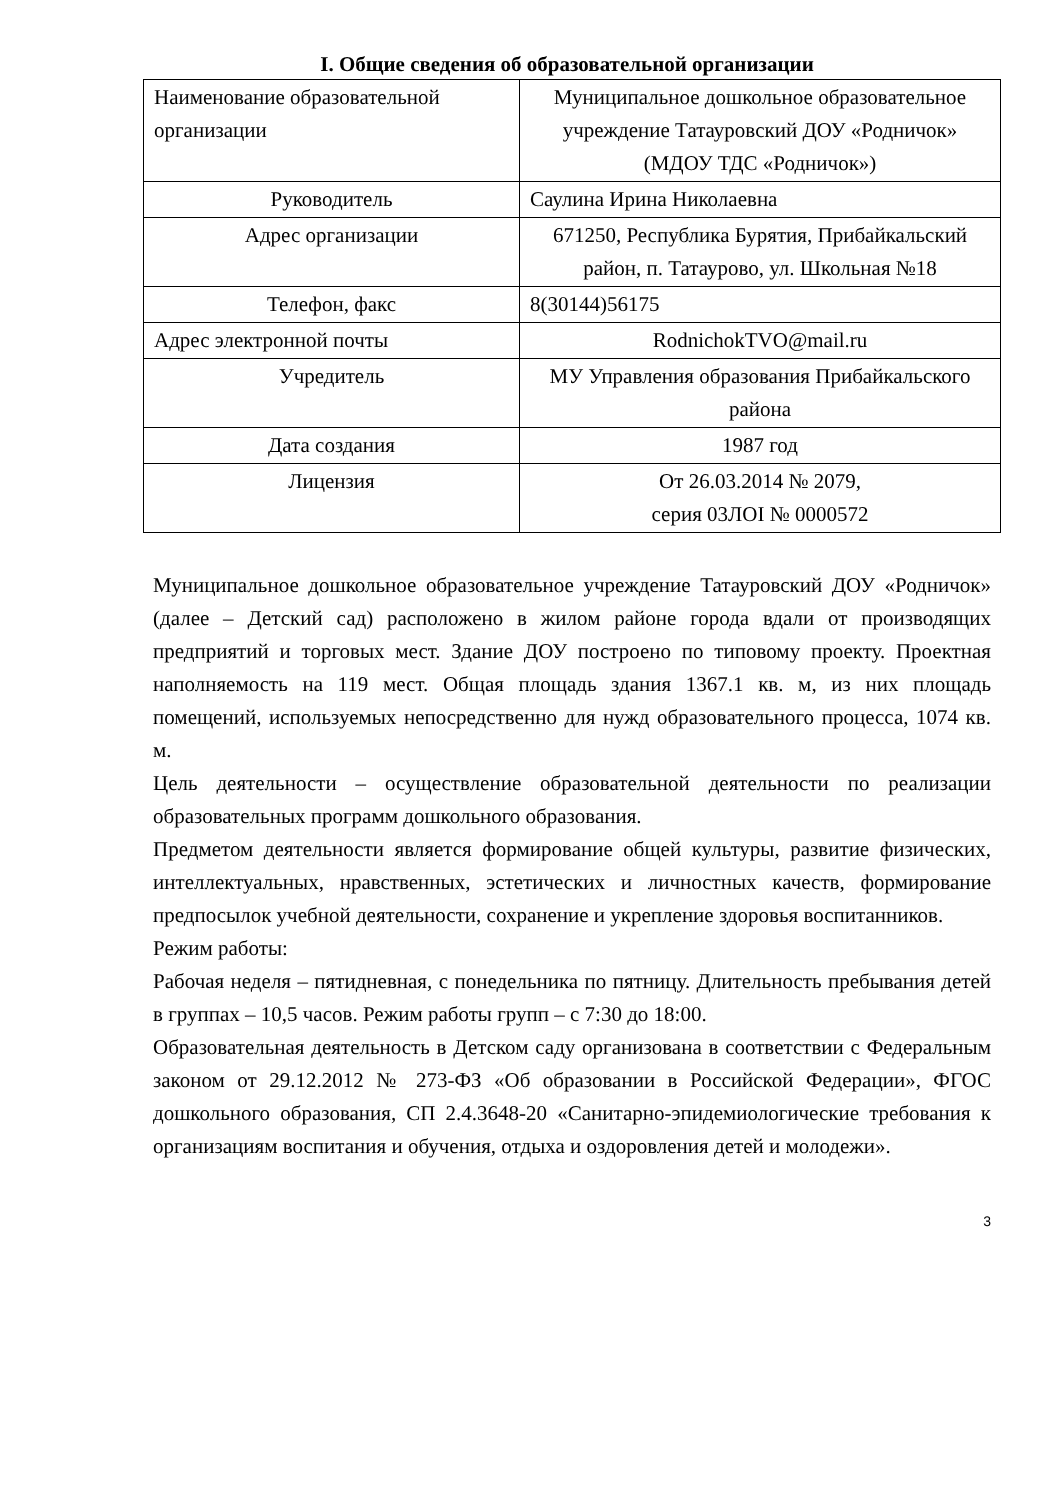I. Общие сведения об образовательной организации
| Наименование образовательной организации | Муниципальное дошкольное образовательное учреждение Татауровский ДОУ «Родничок» (МДОУ ТДС «Родничок») |
| Руководитель | Саулина Ирина Николаевна |
| Адрес организации | 671250, Республика Бурятия, Прибайкальский район, п. Татаурово, ул. Школьная №18 |
| Телефон, факс | 8(30144)56175 |
| Адрес электронной почты | RodnichokTVO@mail.ru |
| Учредитель | МУ Управления образования Прибайкальского района |
| Дата создания | 1987 год |
| Лицензия | От 26.03.2014 № 2079, серия 03ЛОI № 0000572 |
Муниципальное дошкольное образовательное учреждение Татауровский ДОУ «Родничок» (далее – Детский сад) расположено в жилом районе города вдали от производящих предприятий и торговых мест. Здание ДОУ построено по типовому проекту. Проектная наполняемость на 119 мест. Общая площадь здания 1367.1 кв. м, из них площадь помещений, используемых непосредственно для нужд образовательного процесса, 1074 кв. м.
Цель деятельности – осуществление образовательной деятельности по реализации образовательных программ дошкольного образования.
Предметом деятельности является формирование общей культуры, развитие физических, интеллектуальных, нравственных, эстетических и личностных качеств, формирование предпосылок учебной деятельности, сохранение и укрепление здоровья воспитанников.
Режим работы:
Рабочая неделя – пятидневная, с понедельника по пятницу. Длительность пребывания детей в группах – 10,5 часов. Режим работы групп – с 7:30 до 18:00.
Образовательная деятельность в Детском саду организована в соответствии с Федеральным законом от 29.12.2012 № 273-ФЗ «Об образовании в Российской Федерации», ФГОС дошкольного образования, СП 2.4.3648-20 «Санитарно-эпидемиологические требования к организациям воспитания и обучения, отдыха и оздоровления детей и молодежи».
3